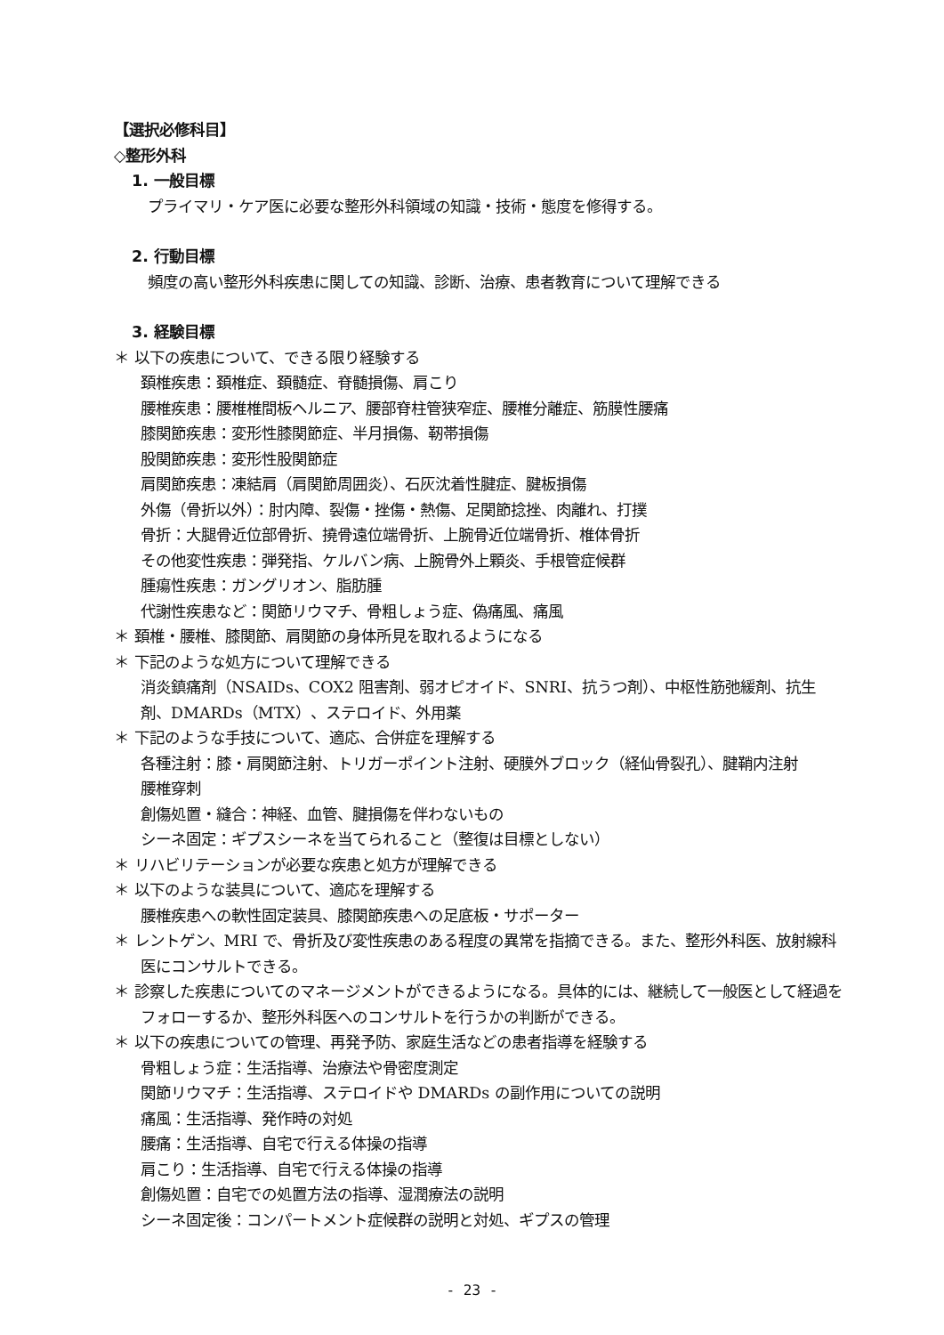【選択必修科目】
◇整形外科
1. 一般目標
プライマリ・ケア医に必要な整形外科領域の知識・技術・態度を修得する。
2. 行動目標
頻度の高い整形外科疾患に関しての知識、診断、治療、患者教育について理解できる
3. 経験目標
＊ 以下の疾患について、できる限り経験する
頚椎疾患：頚椎症、頚髄症、脊髄損傷、肩こり
腰椎疾患：腰椎椎間板ヘルニア、腰部脊柱管狭窄症、腰椎分離症、筋膜性腰痛
膝関節疾患：変形性膝関節症、半月損傷、靭帯損傷
股関節疾患：変形性股関節症
肩関節疾患：凍結肩（肩関節周囲炎）、石灰沈着性腱症、腱板損傷
外傷（骨折以外）：肘内障、裂傷・挫傷・熱傷、足関節捻挫、肉離れ、打撲
骨折：大腿骨近位部骨折、撓骨遠位端骨折、上腕骨近位端骨折、椎体骨折
その他変性疾患：弾発指、ケルバン病、上腕骨外上顆炎、手根管症候群
腫瘍性疾患：ガングリオン、脂肪腫
代謝性疾患など：関節リウマチ、骨粗しょう症、偽痛風、痛風
＊ 頚椎・腰椎、膝関節、肩関節の身体所見を取れるようになる
＊ 下記のような処方について理解できる
消炎鎮痛剤（NSAIDs、COX2 阻害剤、弱オピオイド、SNRI、抗うつ剤）、中枢性筋弛緩剤、抗生剤、DMARDs（MTX）、ステロイド、外用薬
＊ 下記のような手技について、適応、合併症を理解する
各種注射：膝・肩関節注射、トリガーポイント注射、硬膜外ブロック（経仙骨裂孔）、腱鞘内注射
腰椎穿刺
創傷処置・縫合：神経、血管、腱損傷を伴わないもの
シーネ固定：ギプスシーネを当てられること（整復は目標としない）
＊ リハビリテーションが必要な疾患と処方が理解できる
＊ 以下のような装具について、適応を理解する
腰椎疾患への軟性固定装具、膝関節疾患への足底板・サポーター
＊ レントゲン、MRI で、骨折及び変性疾患のある程度の異常を指摘できる。また、整形外科医、放射線科医にコンサルトできる。
＊ 診察した疾患についてのマネージメントができるようになる。具体的には、継続して一般医として経過をフォローするか、整形外科医へのコンサルトを行うかの判断ができる。
＊ 以下の疾患についての管理、再発予防、家庭生活などの患者指導を経験する
骨粗しょう症：生活指導、治療法や骨密度測定
関節リウマチ：生活指導、ステロイドや DMARDs の副作用についての説明
痛風：生活指導、発作時の対処
腰痛：生活指導、自宅で行える体操の指導
肩こり：生活指導、自宅で行える体操の指導
創傷処置：自宅での処置方法の指導、湿潤療法の説明
シーネ固定後：コンパートメント症候群の説明と対処、ギプスの管理
- 23 -